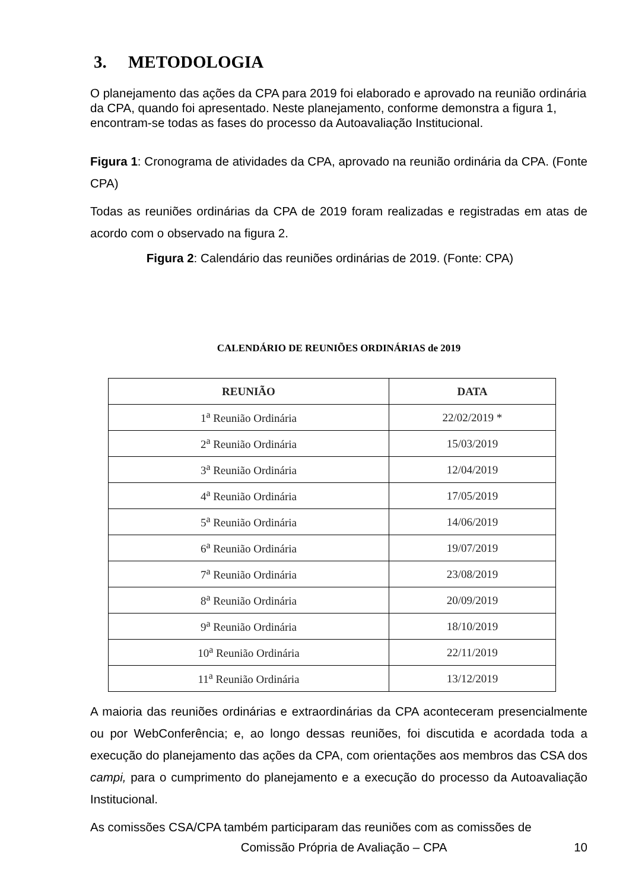3. METODOLOGIA
O planejamento das ações da CPA para 2019 foi elaborado e aprovado na reunião ordinária da CPA, quando foi apresentado. Neste planejamento, conforme demonstra a figura 1, encontram-se todas as fases do processo da Autoavaliação Institucional.
Figura 1: Cronograma de atividades da CPA, aprovado na reunião ordinária da CPA. (Fonte CPA)
Todas as reuniões ordinárias da CPA de 2019 foram realizadas e registradas em atas de acordo com o observado na figura 2.
Figura 2: Calendário das reuniões ordinárias de 2019. (Fonte: CPA)
CALENDÁRIO DE REUNIÕES ORDINÁRIAS de 2019
| REUNIÃO | DATA |
| --- | --- |
| 1<sup>a</sup> Reunião Ordinária | 22/02/2019 * |
| 2<sup>a</sup> Reunião Ordinária | 15/03/2019 |
| 3<sup>a</sup> Reunião Ordinária | 12/04/2019 |
| 4<sup>a</sup> Reunião Ordinária | 17/05/2019 |
| 5<sup>a</sup> Reunião Ordinária | 14/06/2019 |
| 6<sup>a</sup> Reunião Ordinária | 19/07/2019 |
| 7<sup>a</sup> Reunião Ordinária | 23/08/2019 |
| 8<sup>a</sup> Reunião Ordinária | 20/09/2019 |
| 9<sup>a</sup> Reunião Ordinária | 18/10/2019 |
| 10<sup>a</sup> Reunião Ordinária | 22/11/2019 |
| 11<sup>a</sup> Reunião Ordinária | 13/12/2019 |
A maioria das reuniões ordinárias e extraordinárias da CPA aconteceram presencialmente ou por WebConferência; e, ao longo dessas reuniões, foi discutida e acordada toda a execução do planejamento das ações da CPA, com orientações aos membros das CSA dos campi, para o cumprimento do planejamento e a execução do processo da Autoavaliação Institucional.
As comissões CSA/CPA também participaram das reuniões com as comissões de
Comissão Própria de Avaliação – CPA 10